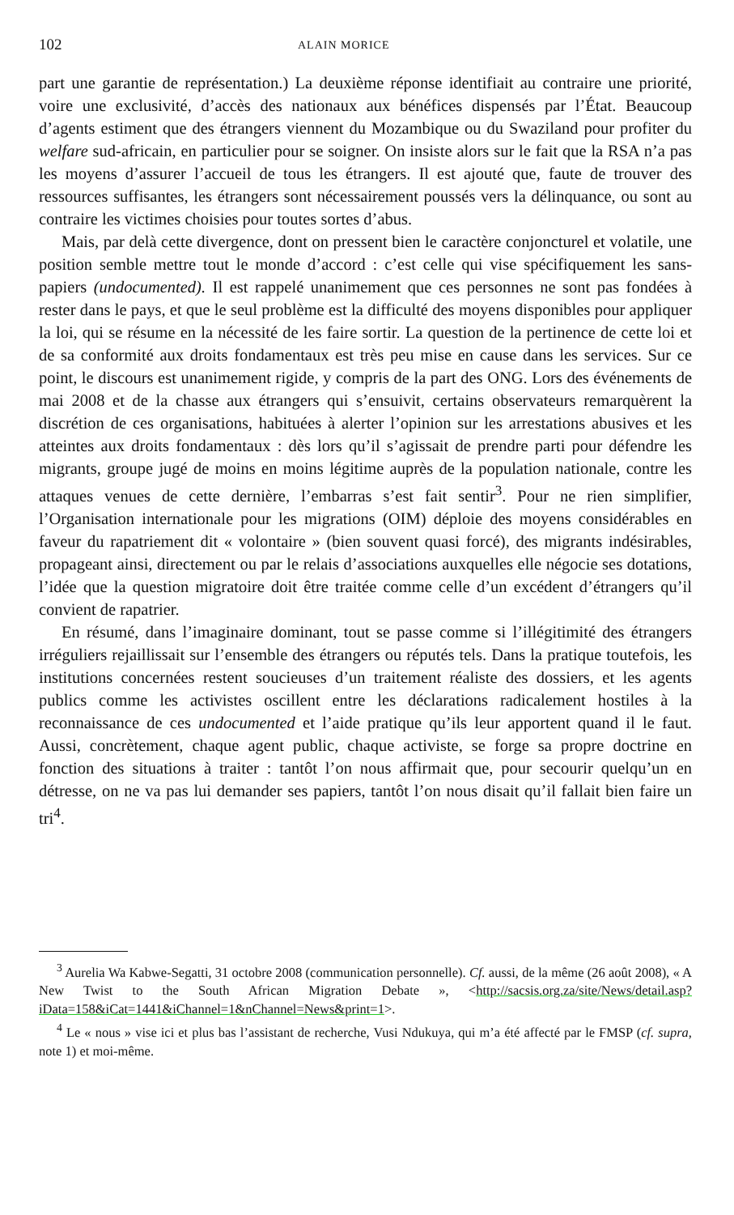102 ALAIN MORICE
part une garantie de représentation.) La deuxième réponse identifiait au contraire une priorité, voire une exclusivité, d’accès des nationaux aux bénéfices dispensés par l’État. Beaucoup d’agents estiment que des étrangers viennent du Mozambique ou du Swaziland pour profiter du welfare sud-africain, en particulier pour se soigner. On insiste alors sur le fait que la RSA n’a pas les moyens d’assurer l’accueil de tous les étrangers. Il est ajouté que, faute de trouver des ressources suffisantes, les étrangers sont nécessairement poussés vers la délinquance, ou sont au contraire les victimes choisies pour toutes sortes d’abus.
Mais, par delà cette divergence, dont on pressent bien le caractère conjoncturel et volatile, une position semble mettre tout le monde d’accord : c’est celle qui vise spécifiquement les sans-papiers (undocumented). Il est rappelé unanimement que ces personnes ne sont pas fondées à rester dans le pays, et que le seul problème est la difficulté des moyens disponibles pour appliquer la loi, qui se résume en la nécessité de les faire sortir. La question de la pertinence de cette loi et de sa conformité aux droits fondamentaux est très peu mise en cause dans les services. Sur ce point, le discours est unanimement rigide, y compris de la part des ONG. Lors des événements de mai 2008 et de la chasse aux étrangers qui s’ensuivit, certains observateurs remarquèrent la discrétion de ces organisations, habituées à alerter l’opinion sur les arrestations abusives et les atteintes aux droits fondamentaux : dès lors qu’il s’agissait de prendre parti pour défendre les migrants, groupe jugé de moins en moins légitime auprès de la population nationale, contre les attaques venues de cette dernière, l’embarras s’est fait sentir<sup>3</sup>. Pour ne rien simplifier, l’Organisation internationale pour les migrations (OIM) déploie des moyens considérables en faveur du rapatriement dit « volontaire » (bien souvent quasi forcé), des migrants indésirables, propageant ainsi, directement ou par le relais d’associations auxquelles elle négocie ses dotations, l’idée que la question migratoire doit être traitée comme celle d’un excédent d’étrangers qu’il convient de rapatrier.
En résumé, dans l’imaginaire dominant, tout se passe comme si l’illégitimité des étrangers irréguliers rejaillissait sur l’ensemble des étrangers ou réputés tels. Dans la pratique toutefois, les institutions concernées restent soucieuses d’un traitement réaliste des dossiers, et les agents publics comme les activistes oscillent entre les déclarations radicalement hostiles à la reconnaissance de ces undocumented et l’aide pratique qu’ils leur apportent quand il le faut. Aussi, concrètement, chaque agent public, chaque activiste, se forge sa propre doctrine en fonction des situations à traiter : tantôt l’on nous affirmait que, pour secourir quelqu’un en détresse, on ne va pas lui demander ses papiers, tantôt l’on nous disait qu’il fallait bien faire un tri<sup>4</sup>.
<sup>3</sup> Aurelia Wa Kabwe-Segatti, 31 octobre 2008 (communication personnelle). Cf. aussi, de la même (26 août 2008), « A New Twist to the South African Migration Debate », <http://sacsis.org.za/site/News/detail.asp?iData=158&iCat=1441&iChannel=1&nChannel=News&print=1>.
<sup>4</sup> Le « nous » vise ici et plus bas l’assistant de recherche, Vusi Ndukuya, qui m’a été affecté par le FMSP (cf. supra, note 1) et moi-même.